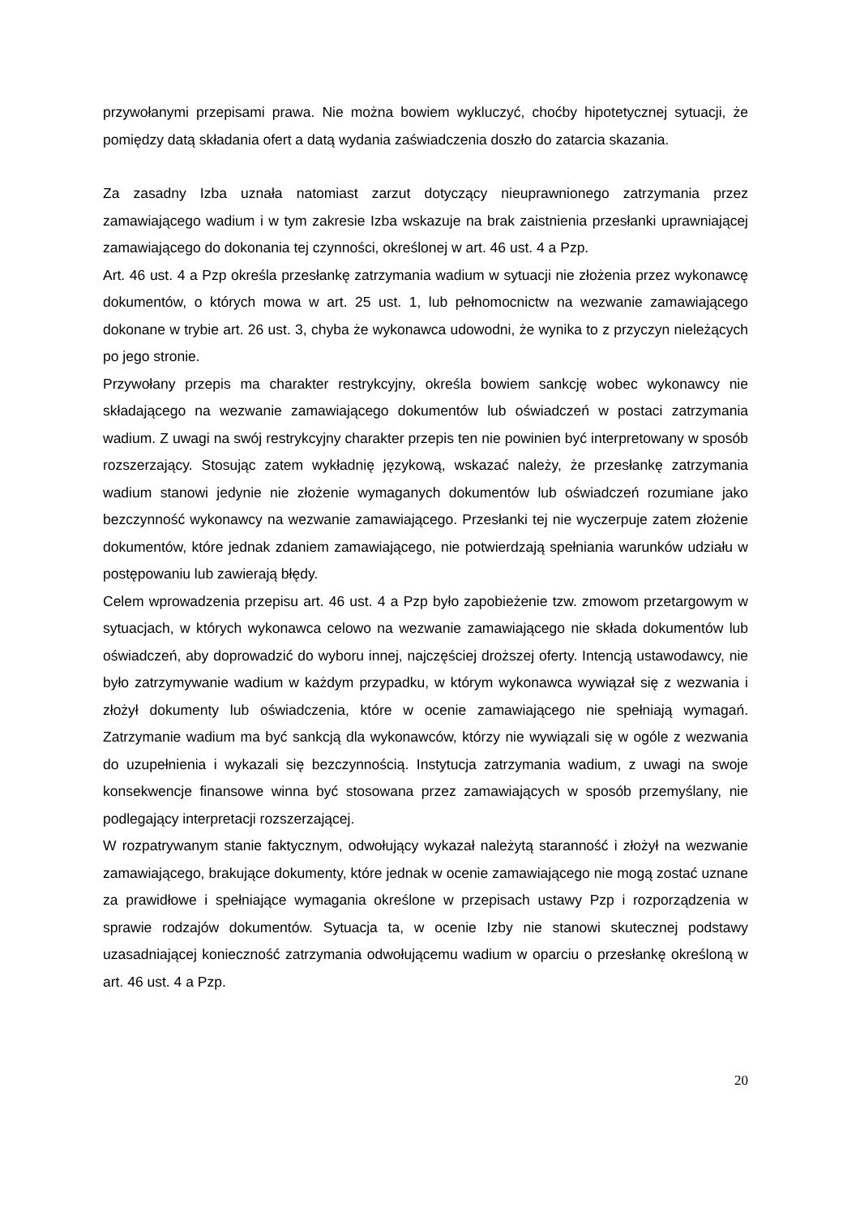przywołanymi przepisami prawa. Nie można bowiem wykluczyć, choćby hipotetycznej sytuacji, że pomiędzy datą składania ofert a datą wydania zaświadczenia doszło do zatarcia skazania.
Za zasadny Izba uznała natomiast zarzut dotyczący nieuprawnionego zatrzymania przez zamawiającego wadium i w tym zakresie Izba wskazuje na brak zaistnienia przesłanki uprawniającej zamawiającego do dokonania tej czynności, określonej w art. 46 ust. 4 a Pzp.
Art. 46 ust. 4 a Pzp określa przesłankę zatrzymania wadium w sytuacji nie złożenia przez wykonawcę dokumentów, o których mowa w art. 25 ust. 1, lub pełnomocnictw na wezwanie zamawiającego dokonane w trybie art. 26 ust. 3, chyba że wykonawca udowodni, że wynika to z przyczyn nieleżących po jego stronie.
Przywołany przepis ma charakter restrykcyjny, określa bowiem sankcję wobec wykonawcy nie składającego na wezwanie zamawiającego dokumentów lub oświadczeń w postaci zatrzymania wadium. Z uwagi na swój restrykcyjny charakter przepis ten nie powinien być interpretowany w sposób rozszerzający. Stosując zatem wykładnię językową, wskazać należy, że przesłankę zatrzymania wadium stanowi jedynie nie złożenie wymaganych dokumentów lub oświadczeń rozumiane jako bezczynność wykonawcy na wezwanie zamawiającego. Przesłanki tej nie wyczerpuje zatem złożenie dokumentów, które jednak zdaniem zamawiającego, nie potwierdzają spełniania warunków udziału w postępowaniu lub zawierają błędy.
Celem wprowadzenia przepisu art. 46 ust. 4 a Pzp było zapobieżenie tzw. zmowom przetargowym w sytuacjach, w których wykonawca celowo na wezwanie zamawiającego nie składa dokumentów lub oświadczeń, aby doprowadzić do wyboru innej, najczęściej droższej oferty. Intencją ustawodawcy, nie było zatrzymywanie wadium w każdym przypadku, w którym wykonawca wywiązał się z wezwania i złożył dokumenty lub oświadczenia, które w ocenie zamawiającego nie spełniają wymagań. Zatrzymanie wadium ma być sankcją dla wykonawców, którzy nie wywiązali się w ogóle z wezwania do uzupełnienia i wykazali się bezczynnością. Instytucja zatrzymania wadium, z uwagi na swoje konsekwencje finansowe winna być stosowana przez zamawiających w sposób przemyślany, nie podlegający interpretacji rozszerzającej.
W rozpatrywanym stanie faktycznym, odwołujący wykazał należytą staranność i złożył na wezwanie zamawiającego, brakujące dokumenty, które jednak w ocenie zamawiającego nie mogą zostać uznane za prawidłowe i spełniające wymagania określone w przepisach ustawy Pzp i rozporządzenia w sprawie rodzajów dokumentów. Sytuacja ta, w ocenie Izby nie stanowi skutecznej podstawy uzasadniającej konieczność zatrzymania odwołującemu wadium w oparciu o przesłankę określoną w art. 46 ust. 4 a Pzp.
20